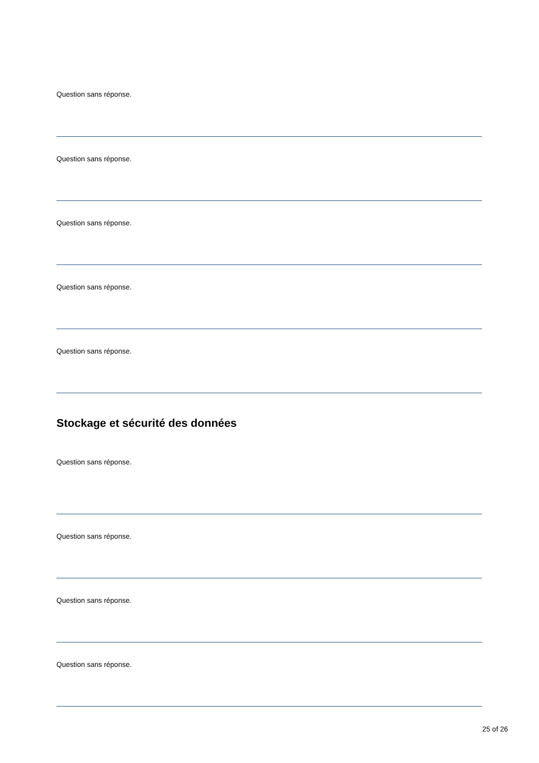Question sans réponse.
Question sans réponse.
Question sans réponse.
Question sans réponse.
Question sans réponse.
Stockage et sécurité des données
Question sans réponse.
Question sans réponse.
Question sans réponse.
Question sans réponse.
25 of 26